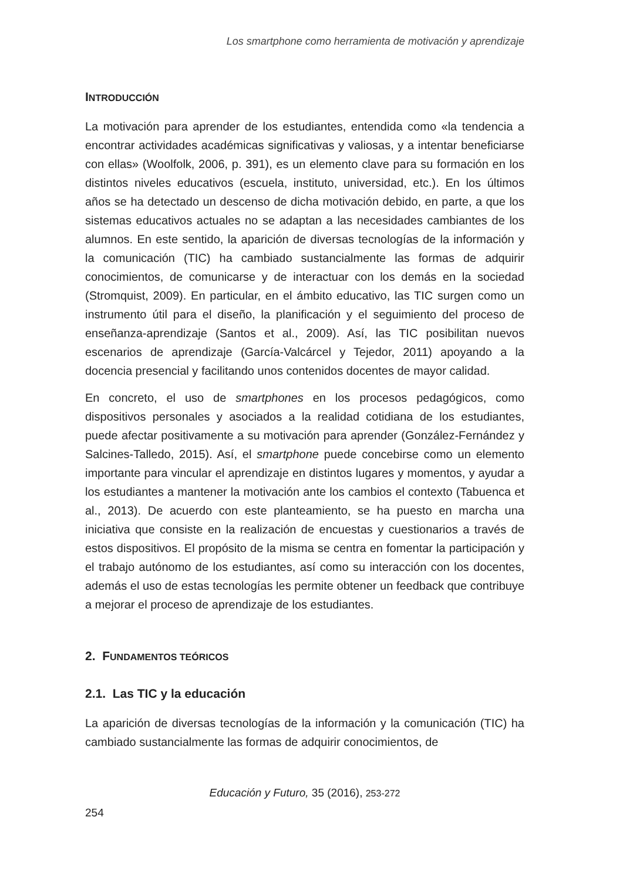Los smartphone como herramienta de motivación y aprendizaje
INTRODUCCIÓN
La motivación para aprender de los estudiantes, entendida como «la tendencia a encontrar actividades académicas significativas y valiosas, y a intentar beneficiarse con ellas» (Woolfolk, 2006, p. 391), es un elemento clave para su formación en los distintos niveles educativos (escuela, instituto, universidad, etc.). En los últimos años se ha detectado un descenso de dicha motivación debido, en parte, a que los sistemas educativos actuales no se adaptan a las necesidades cambiantes de los alumnos. En este sentido, la aparición de diversas tecnologías de la información y la comunicación (TIC) ha cambiado sustancialmente las formas de adquirir conocimientos, de comunicarse y de interactuar con los demás en la sociedad (Stromquist, 2009). En particular, en el ámbito educativo, las TIC surgen como un instrumento útil para el diseño, la planificación y el seguimiento del proceso de enseñanza-aprendizaje (Santos et al., 2009). Así, las TIC posibilitan nuevos escenarios de aprendizaje (García-Valcárcel y Tejedor, 2011) apoyando a la docencia presencial y facilitando unos contenidos docentes de mayor calidad.
En concreto, el uso de smartphones en los procesos pedagógicos, como dispositivos personales y asociados a la realidad cotidiana de los estudiantes, puede afectar positivamente a su motivación para aprender (González-Fernández y Salcines-Talledo, 2015). Así, el smartphone puede concebirse como un elemento importante para vincular el aprendizaje en distintos lugares y momentos, y ayudar a los estudiantes a mantener la motivación ante los cambios el contexto (Tabuenca et al., 2013). De acuerdo con este planteamiento, se ha puesto en marcha una iniciativa que consiste en la realización de encuestas y cuestionarios a través de estos dispositivos. El propósito de la misma se centra en fomentar la participación y el trabajo autónomo de los estudiantes, así como su interacción con los docentes, además el uso de estas tecnologías les permite obtener un feedback que contribuye a mejorar el proceso de aprendizaje de los estudiantes.
2. FUNDAMENTOS TEÓRICOS
2.1. Las TIC y la educación
La aparición de diversas tecnologías de la información y la comunicación (TIC) ha cambiado sustancialmente las formas de adquirir conocimientos, de
Educación y Futuro, 35 (2016), 253-272
254